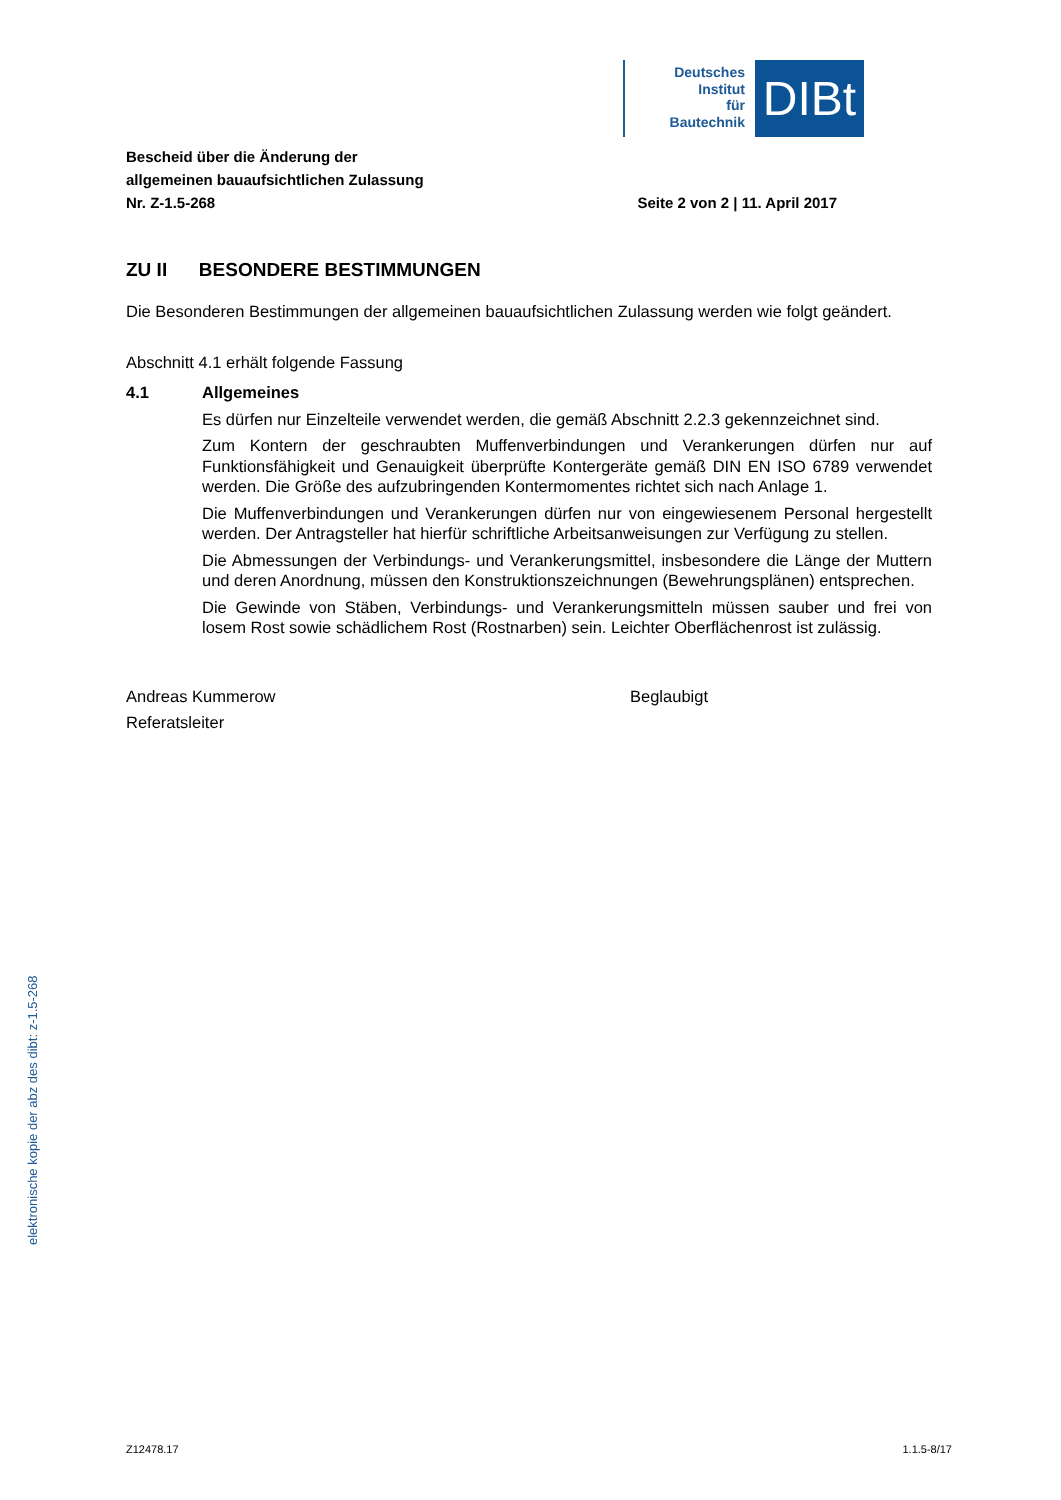Deutsches
Institut
für
Bautechnik
DIBt
Bescheid über die Änderung der
allgemeinen bauaufsichtlichen Zulassung
Nr. Z-1.5-268
Seite 2 von 2 | 11. April 2017
ZU II BESONDERE BESTIMMUNGEN
Die Besonderen Bestimmungen der allgemeinen bauaufsichtlichen Zulassung werden wie folgt geändert.
Abschnitt 4.1 erhält folgende Fassung
4.1 Allgemeines
Es dürfen nur Einzelteile verwendet werden, die gemäß Abschnitt 2.2.3 gekennzeichnet sind.
Zum Kontern der geschraubten Muffenverbindungen und Verankerungen dürfen nur auf Funktionsfähigkeit und Genauigkeit überprüfte Kontergeräte gemäß DIN EN ISO 6789 verwendet werden. Die Größe des aufzubringenden Kontermomentes richtet sich nach Anlage 1.
Die Muffenverbindungen und Verankerungen dürfen nur von eingewiesenem Personal hergestellt werden. Der Antragsteller hat hierfür schriftliche Arbeitsanweisungen zur Verfügung zu stellen.
Die Abmessungen der Verbindungs- und Verankerungsmittel, insbesondere die Länge der Muttern und deren Anordnung, müssen den Konstruktionszeichnungen (Bewehrungsplänen) entsprechen.
Die Gewinde von Stäben, Verbindungs- und Verankerungsmitteln müssen sauber und frei von losem Rost sowie schädlichem Rost (Rostnarben) sein. Leichter Oberflächenrost ist zulässig.
Andreas Kummerow
Referatsleiter
Beglaubigt
elektronische kopie der abz des dibt: z-1.5-268
Z12478.17 1.1.5-8/17